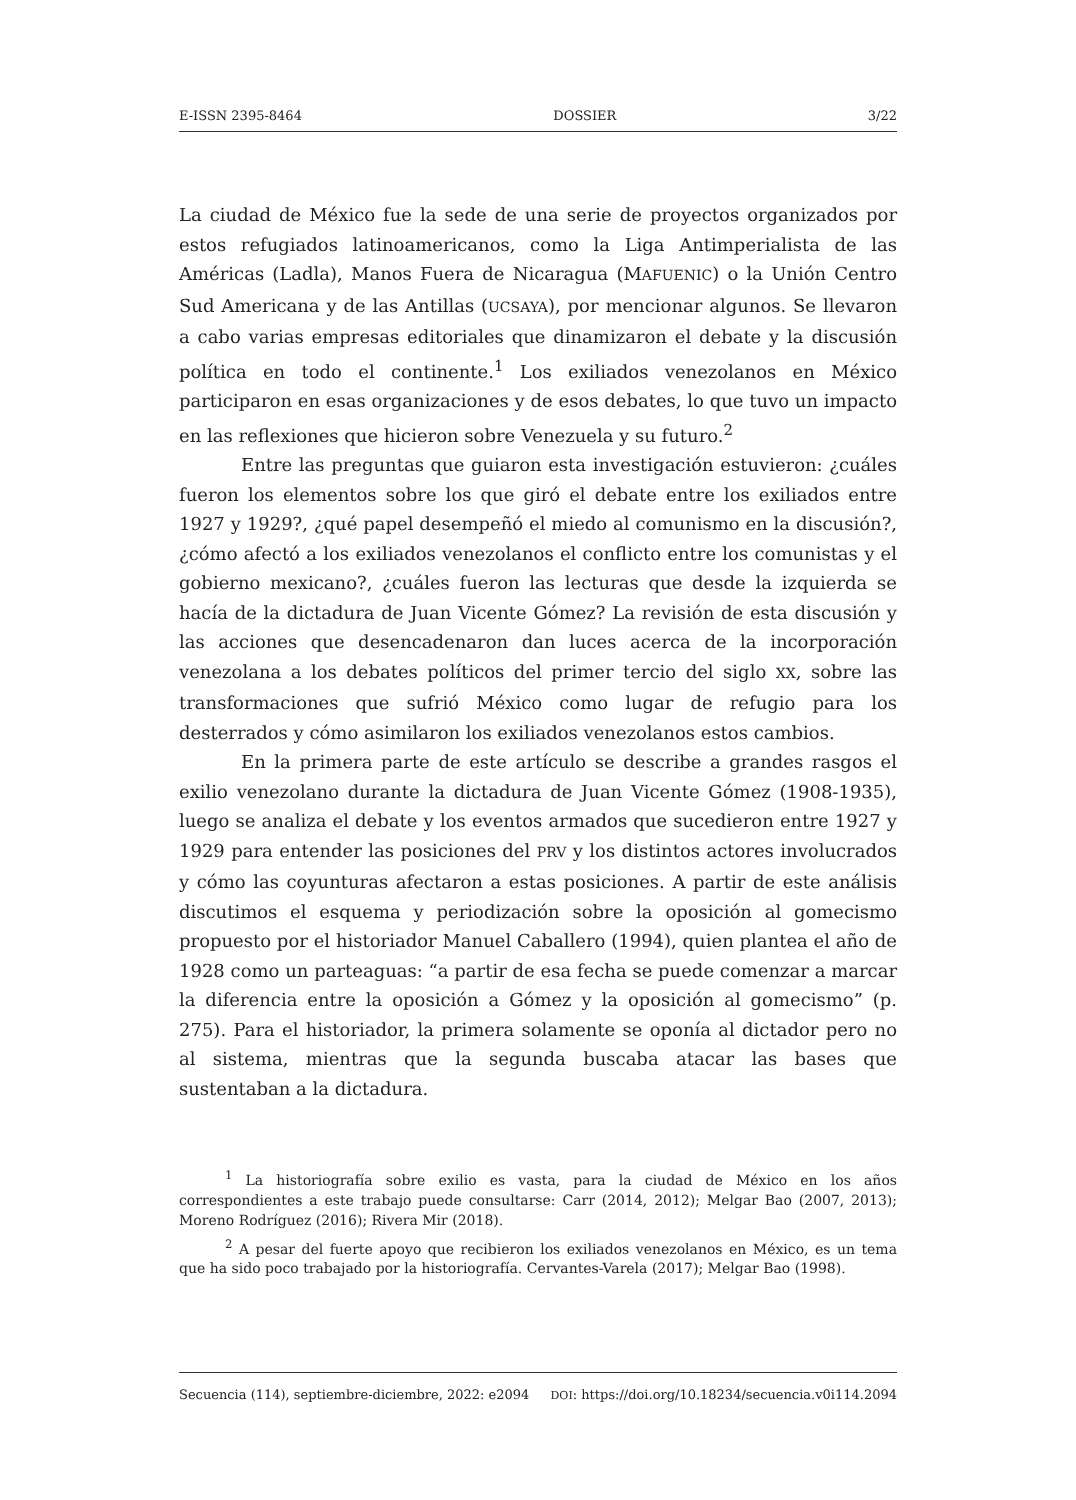E-ISSN 2395-8464 DOSSIER 3/22
La ciudad de México fue la sede de una serie de proyectos organizados por estos refugiados latinoamericanos, como la Liga Antimperialista de las Américas (Ladla), Manos Fuera de Nicaragua (MAFUENIC) o la Unión Centro Sud Americana y de las Antillas (UCSAYA), por mencionar algunos. Se llevaron a cabo varias empresas editoriales que dinamizaron el debate y la discusión política en todo el continente.<sup>1</sup> Los exiliados venezolanos en México participaron en esas organizaciones y de esos debates, lo que tuvo un impacto en las reflexiones que hicieron sobre Venezuela y su futuro.<sup>2</sup>
Entre las preguntas que guiaron esta investigación estuvieron: ¿cuáles fueron los elementos sobre los que giró el debate entre los exiliados entre 1927 y 1929?, ¿qué papel desempeñó el miedo al comunismo en la discusión?, ¿cómo afectó a los exiliados venezolanos el conflicto entre los comunistas y el gobierno mexicano?, ¿cuáles fueron las lecturas que desde la izquierda se hacía de la dictadura de Juan Vicente Gómez? La revisión de esta discusión y las acciones que desencadenaron dan luces acerca de la incorporación venezolana a los debates políticos del primer tercio del siglo XX, sobre las transformaciones que sufrió México como lugar de refugio para los desterrados y cómo asimilaron los exiliados venezolanos estos cambios.
En la primera parte de este artículo se describe a grandes rasgos el exilio venezolano durante la dictadura de Juan Vicente Gómez (1908-1935), luego se analiza el debate y los eventos armados que sucedieron entre 1927 y 1929 para entender las posiciones del PRV y los distintos actores involucrados y cómo las coyunturas afectaron a estas posiciones. A partir de este análisis discutimos el esquema y periodización sobre la oposición al gomecismo propuesto por el historiador Manuel Caballero (1994), quien plantea el año de 1928 como un parteaguas: “a partir de esa fecha se puede comenzar a marcar la diferencia entre la oposición a Gómez y la oposición al gomecismo” (p. 275). Para el historiador, la primera solamente se oponía al dictador pero no al sistema, mientras que la segunda buscaba atacar las bases que sustentaban a la dictadura.
<sup>1</sup> La historiografía sobre exilio es vasta, para la ciudad de México en los años correspondientes a este trabajo puede consultarse: Carr (2014, 2012); Melgar Bao (2007, 2013); Moreno Rodríguez (2016); Rivera Mir (2018).
<sup>2</sup> A pesar del fuerte apoyo que recibieron los exiliados venezolanos en México, es un tema que ha sido poco trabajado por la historiografía. Cervantes-Varela (2017); Melgar Bao (1998).
Secuencia (114), septiembre-diciembre, 2022: e2094 DOI: https://doi.org/10.18234/secuencia.v0i114.2094